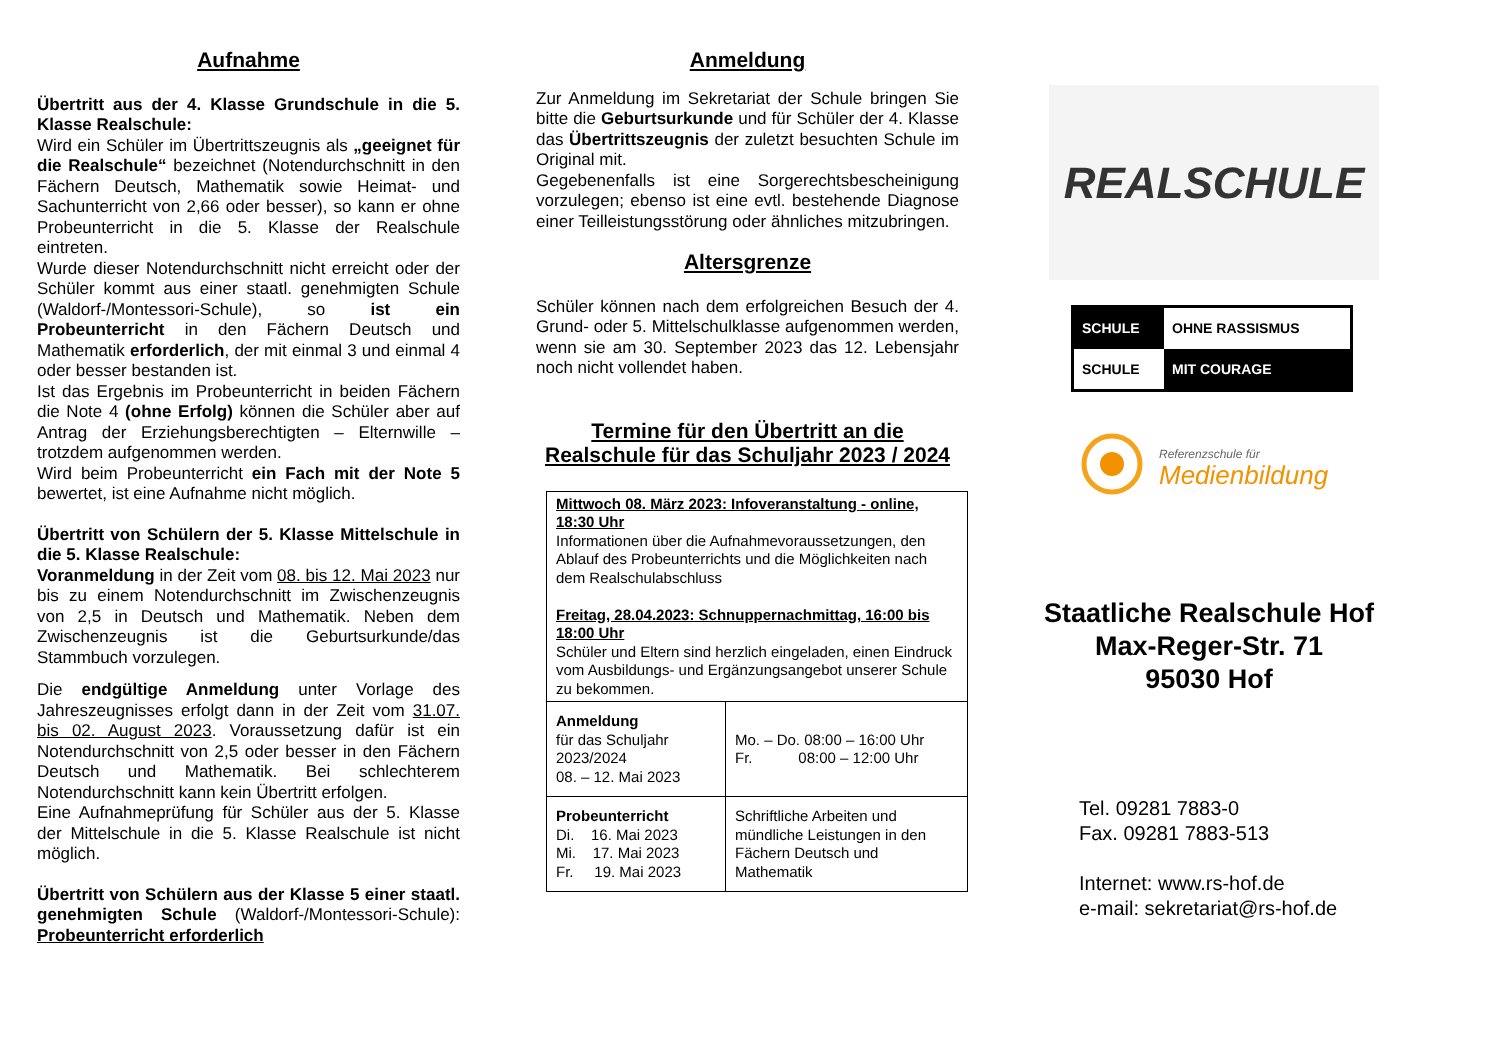Aufnahme
Übertritt aus der 4. Klasse Grundschule in die 5. Klasse Realschule:
Wird ein Schüler im Übertrittszeugnis als „geeignet für die Realschule“ bezeichnet (Notendurchschnitt in den Fächern Deutsch, Mathematik sowie Heimat- und Sachunterricht von 2,66 oder besser), so kann er ohne Probeunterricht in die 5. Klasse der Realschule eintreten.
Wurde dieser Notendurchschnitt nicht erreicht oder der Schüler kommt aus einer staatl. genehmigten Schule (Waldorf-/Montessori-Schule), so ist ein Probeunterricht in den Fächern Deutsch und Mathematik erforderlich, der mit einmal 3 und einmal 4 oder besser bestanden ist.
Ist das Ergebnis im Probeunterricht in beiden Fächern die Note 4 (ohne Erfolg) können die Schüler aber auf Antrag der Erziehungsberechtigten – Elternwille – trotzdem aufgenommen werden.
Wird beim Probeunterricht ein Fach mit der Note 5 bewertet, ist eine Aufnahme nicht möglich.
Übertritt von Schülern der 5. Klasse Mittelschule in die 5. Klasse Realschule:
Voranmeldung in der Zeit vom 08. bis 12. Mai 2023 nur bis zu einem Notendurchschnitt im Zwischenzeugnis von 2,5 in Deutsch und Mathematik. Neben dem Zwischenzeugnis ist die Geburtsurkunde/das Stammbuch vorzulegen.
Die endgültige Anmeldung unter Vorlage des Jahreszeugnisses erfolgt dann in der Zeit vom 31.07. bis 02. August 2023. Voraussetzung dafür ist ein Notendurchschnitt von 2,5 oder besser in den Fächern Deutsch und Mathematik. Bei schlechterem Notendurchschnitt kann kein Übertritt erfolgen.
Eine Aufnahmeprüfung für Schüler aus der 5. Klasse der Mittelschule in die 5. Klasse Realschule ist nicht möglich.
Übertritt von Schülern aus der Klasse 5 einer staatl. genehmigten Schule (Waldorf-/Montessori-Schule): Probeunterricht erforderlich
Anmeldung
Zur Anmeldung im Sekretariat der Schule bringen Sie bitte die Geburtsurkunde und für Schüler der 4. Klasse das Übertrittszeugnis der zuletzt besuchten Schule im Original mit.
Gegebenenfalls ist eine Sorgerechtsbescheinigung vorzulegen; ebenso ist eine evtl. bestehende Diagnose einer Teilleistungsstörung oder ähnliches mitzubringen.
Altersgrenze
Schüler können nach dem erfolgreichen Besuch der 4. Grund- oder 5. Mittelschulklasse aufgenommen werden, wenn sie am 30. September 2023 das 12. Lebensjahr noch nicht vollendet haben.
Termine für den Übertritt an die Realschule für das Schuljahr 2023 / 2024
| Mittwoch 08. März 2023: Infoveranstaltung - online, 18:30 Uhr Informationen über die Aufnahmevoraussetzungen, den Ablauf des Probeunterrichts und die Möglichkeiten nach dem Realschulabschluss Freitag, 28.04.2023: Schnuppernachmittag, 16:00 bis 18:00 Uhr Schüler und Eltern sind herzlich eingeladen, einen Eindruck vom Ausbildungs- und Ergänzungsangebot unserer Schule zu bekommen. | |
| Anmeldung für das Schuljahr 2023/2024 08. – 12. Mai 2023 | Mo. – Do. 08:00 – 16:00 Uhr Fr. 08:00 – 12:00 Uhr |
| Probeunterricht Di. 16. Mai 2023 Mi. 17. Mai 2023 Fr. 19. Mai 2023 | Schriftliche Arbeiten und mündliche Leistungen in den Fächern Deutsch und Mathematik |
REALSCHULE
SCHULE OHNE RASSISMUS
SCHULE MIT COURAGE
Referenzschule für
Medienbildung
Staatliche Realschule Hof
Max-Reger-Str. 71
95030 Hof
Tel. 09281 7883-0
Fax. 09281 7883-513
Internet: www.rs-hof.de
e-mail: sekretariat@rs-hof.de